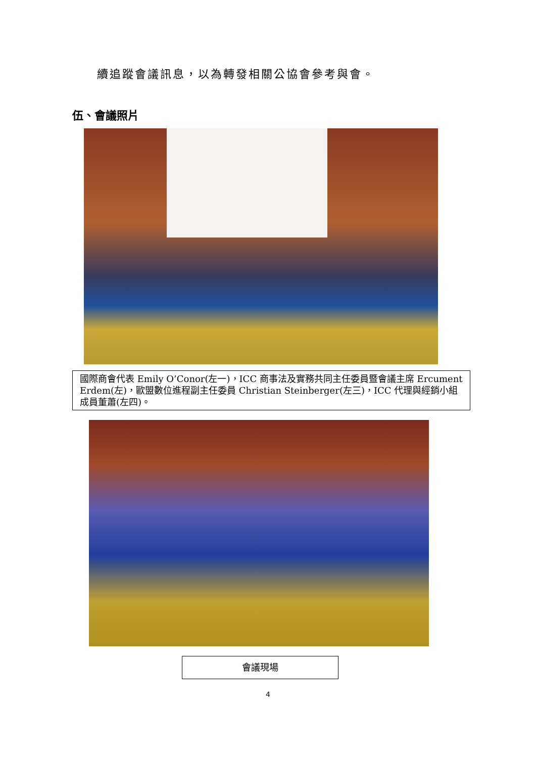續追蹤會議訊息，以為轉發相關公協會參考與會。
伍、會議照片
國際商會代表 Emily O’Conor(左一)，ICC 商事法及實務共同主任委員暨會議主席 Ercument Erdem(左)，歐盟數位進程副主任委員 Christian Steinberger(左三)，ICC 代理與經銷小組成員董蕭(左四)。
會議現場
4